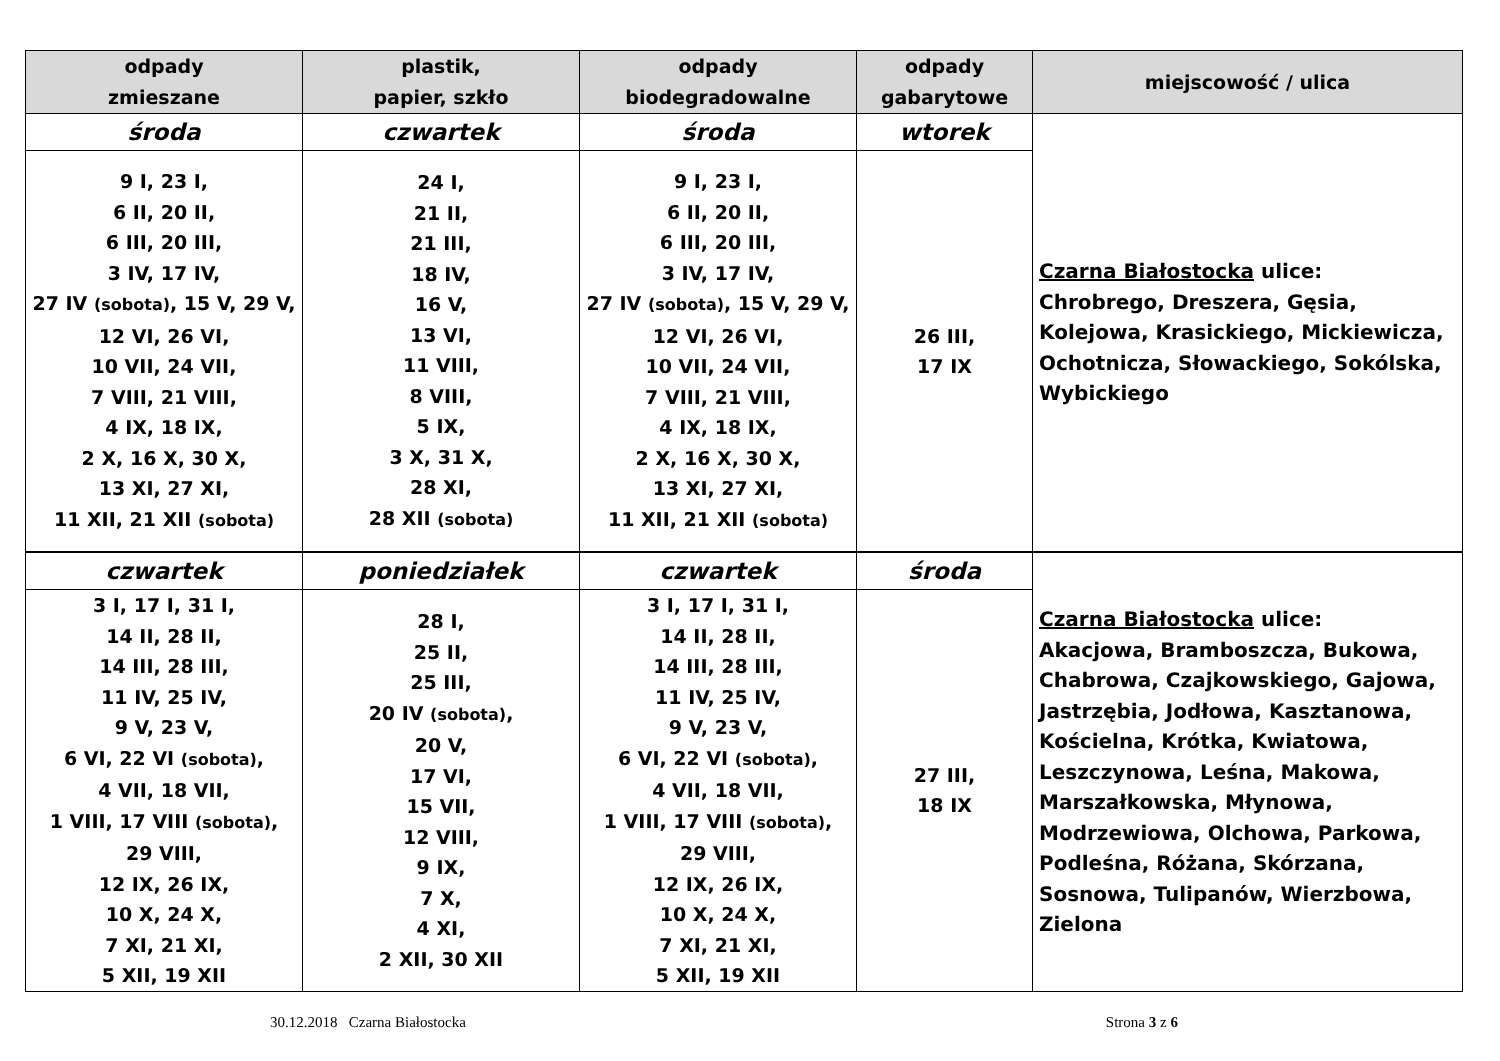| odpady zmieszane | plastik, papier, szkło | odpady biodegradowalne | odpady gabarytowe | miejscowość / ulica |
| --- | --- | --- | --- | --- |
| środa | czwartek | środa | wtorek | Czarna Białostocka ulice: Chrobrego, Dreszera, Gęsia, Kolejowa, Krasickiego, Mickiewicza, Ochotnicza, Słowackiego, Sokólska, Wybickiego |
| 9 I, 23 I, 6 II, 20 II, 6 III, 20 III, 3 IV, 17 IV, 27 IV (sobota) , 15 V, 29 V, 12 VI, 26 VI, 10 VII, 24 VII, 7 VIII, 21 VIII, 4 IX, 18 IX, 2 X, 16 X, 30 X, 13 XI, 27 XI, 11 XII, 21 XII (sobota) | 24 I, 21 II, 21 III, 18 IV, 16 V, 13 VI, 11 VIII, 8 VIII, 5 IX, 3 X, 31 X, 28 XI, 28 XII (sobota) | 9 I, 23 I, 6 II, 20 II, 6 III, 20 III, 3 IV, 17 IV, 27 IV (sobota) , 15 V, 29 V, 12 VI, 26 VI, 10 VII, 24 VII, 7 VIII, 21 VIII, 4 IX, 18 IX, 2 X, 16 X, 30 X, 13 XI, 27 XI, 11 XII, 21 XII (sobota) | 26 III, 17 IX | |
| czwartek | poniedziałek | czwartek | środa | Czarna Białostocka ulice: Akacjowa, Bramboszcza, Bukowa, Chabrowa, Czajkowskiego, Gajowa, Jastrzębia, Jodłowa, Kasztanowa, Kościelna, Krótka, Kwiatowa, Leszczynowa, Leśna, Makowa, Marszałkowska, Młynowa, Modrzewiowa, Olchowa, Parkowa, Podleśna, Różana, Skórzana, Sosnowa, Tulipanów, Wierzbowa, Zielona |
| 3 I, 17 I, 31 I, 14 II, 28 II, 14 III, 28 III, 11 IV, 25 IV, 9 V, 23 V, 6 VI, 22 VI (sobota) , 4 VII, 18 VII, 1 VIII, 17 VIII (sobota) , 29 VIII, 12 IX, 26 IX, 10 X, 24 X, 7 XI, 21 XI, 5 XII, 19 XII | 28 I, 25 II, 25 III, 20 IV (sobota) , 20 V, 17 VI, 15 VII, 12 VIII, 9 IX, 7 X, 4 XI, 2 XII, 30 XII | 3 I, 17 I, 31 I, 14 II, 28 II, 14 III, 28 III, 11 IV, 25 IV, 9 V, 23 V, 6 VI, 22 VI (sobota) , 4 VII, 18 VII, 1 VIII, 17 VIII (sobota) , 29 VIII, 12 IX, 26 IX, 10 X, 24 X, 7 XI, 21 XI, 5 XII, 19 XII | 27 III, 18 IX | |
30.12.2018 Czarna Białostocka Strona 3 z 6